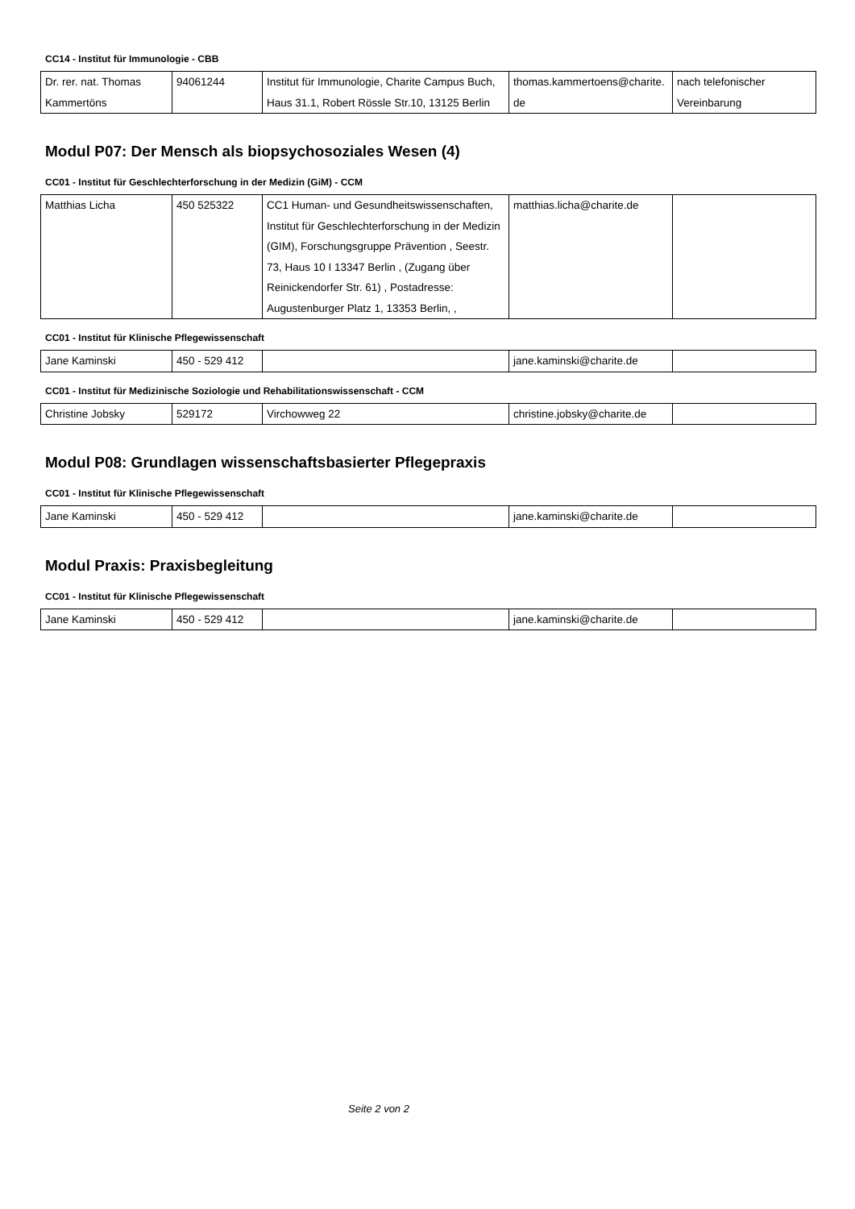CC14 - Institut für Immunologie - CBB
| Dr. rer. nat. Thomas Kammertöns | 94061244 | Institut für Immunologie, Charite Campus Buch, Haus 31.1, Robert Rössle Str.10, 13125 Berlin | thomas.kammertoens@charite.de | nach telefonischer Vereinbarung |
Modul P07: Der Mensch als biopsychosoziales Wesen (4)
CC01 - Institut für Geschlechterforschung in der Medizin (GiM) - CCM
| Matthias Licha | 450 525322 | CC1 Human- und Gesundheitswissenschaften, Institut für Geschlechterforschung in der Medizin (GIM), Forschungsgruppe Prävention , Seestr. 73, Haus 10 I 13347 Berlin , (Zugang über Reinickendorfer Str. 61) , Postadresse: Augustenburger Platz 1, 13353 Berlin, , | matthias.licha@charite.de | |
CC01 - Institut für Klinische Pflegewissenschaft
| Jane Kaminski | 450 - 529 412 | | jane.kaminski@charite.de | |
CC01 - Institut für Medizinische Soziologie und Rehabilitationswissenschaft - CCM
| Christine Jobsky | 529172 | Virchowweg 22 | christine.jobsky@charite.de | |
Modul P08: Grundlagen wissenschaftsbasierter Pflegepraxis
CC01 - Institut für Klinische Pflegewissenschaft
| Jane Kaminski | 450 - 529 412 | | jane.kaminski@charite.de | |
Modul Praxis: Praxisbegleitung
CC01 - Institut für Klinische Pflegewissenschaft
| Jane Kaminski | 450 - 529 412 | | jane.kaminski@charite.de | |
Seite 2 von 2